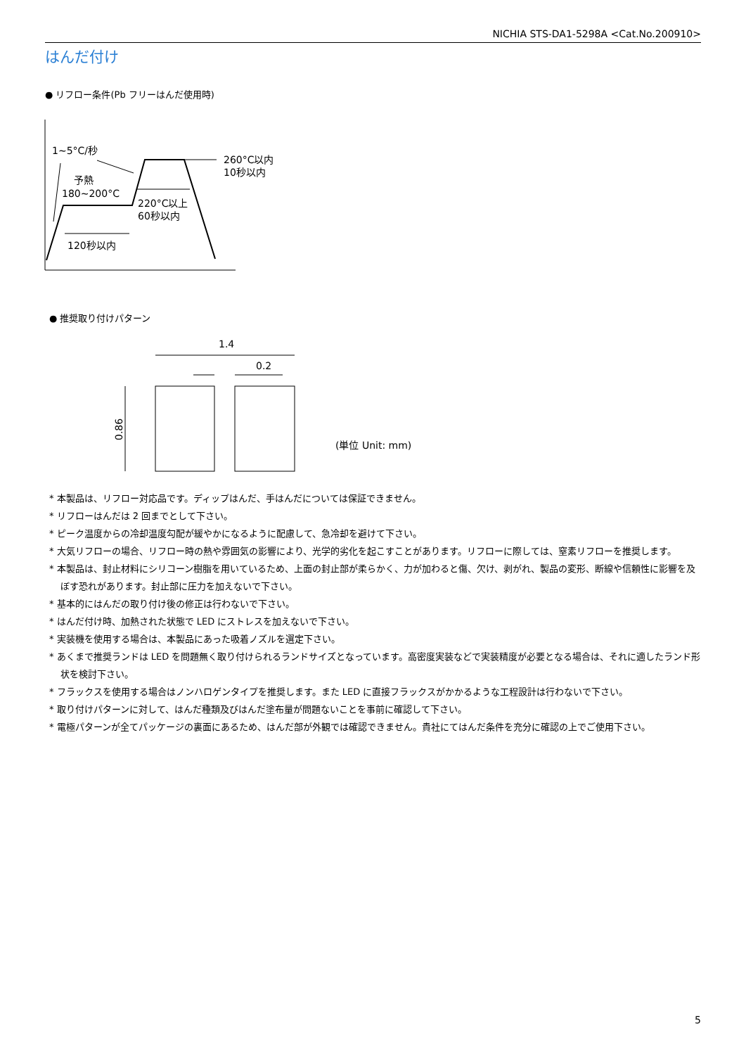NICHIA STS-DA1-5298A <Cat.No.200910>
はんだ付け
● リフロー条件(Pb フリーはんだ使用時)
1~5°C/秒
260°C以内
10秒以内
予熱
180~200°C
220°C以上
60秒以内
120秒以内
1.4
0.2
0.86
(単位 Unit: mm)
● 推奨取り付けパターン
* 本製品は、リフロー対応品です。ディップはんだ、手はんだについては保証できません。
* リフローはんだは 2 回までとして下さい。
* ピーク温度からの冷却温度勾配が緩やかになるように配慮して、急冷却を避けて下さい。
* 大気リフローの場合、リフロー時の熱や雰囲気の影響により、光学的劣化を起こすことがあります。リフローに際しては、窒素リフローを推奨します。
* 本製品は、封止材料にシリコーン樹脂を用いているため、上面の封止部が柔らかく、力が加わると傷、欠け、剥がれ、製品の変形、断線や信頼性に影響を及ぼす恐れがあります。封止部に圧力を加えないで下さい。
* 基本的にはんだの取り付け後の修正は行わないで下さい。
* はんだ付け時、加熱された状態で LED にストレスを加えないで下さい。
* 実装機を使用する場合は、本製品にあった吸着ノズルを選定下さい。
* あくまで推奨ランドは LED を問題無く取り付けられるランドサイズとなっています。高密度実装などで実装精度が必要となる場合は、それに適したランド形状を検討下さい。
* フラックスを使用する場合はノンハロゲンタイプを推奨します。また LED に直接フラックスがかかるような工程設計は行わないで下さい。
* 取り付けパターンに対して、はんだ種類及びはんだ塗布量が問題ないことを事前に確認して下さい。
* 電極パターンが全てパッケージの裏面にあるため、はんだ部が外観では確認できません。貴社にてはんだ条件を充分に確認の上でご使用下さい。
5